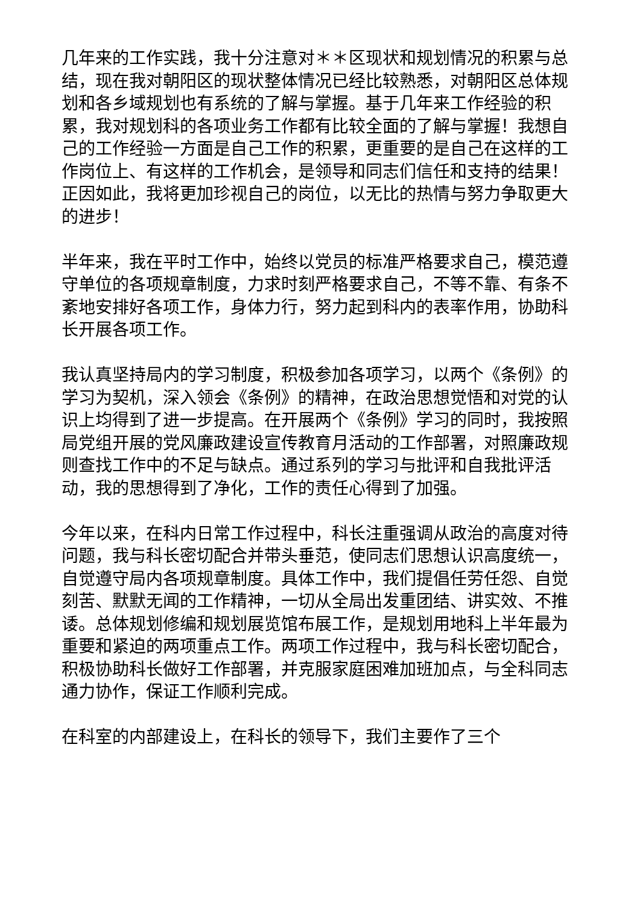几年来的工作实践，我十分注意对＊＊区现状和规划情况的积累与总结，现在我对朝阳区的现状整体情况已经比较熟悉，对朝阳区总体规划和各乡域规划也有系统的了解与掌握。基于几年来工作经验的积累，我对规划科的各项业务工作都有比较全面的了解与掌握！我想自己的工作经验一方面是自己工作的积累，更重要的是自己在这样的工作岗位上、有这样的工作机会，是领导和同志们信任和支持的结果！正因如此，我将更加珍视自己的岗位，以无比的热情与努力争取更大的进步！
半年来，我在平时工作中，始终以党员的标准严格要求自己，模范遵守单位的各项规章制度，力求时刻严格要求自己，不等不靠、有条不紊地安排好各项工作，身体力行，努力起到科内的表率作用，协助科长开展各项工作。
我认真坚持局内的学习制度，积极参加各项学习，以两个《条例》的学习为契机，深入领会《条例》的精神，在政治思想觉悟和对党的认识上均得到了进一步提高。在开展两个《条例》学习的同时，我按照局党组开展的党风廉政建设宣传教育月活动的工作部署，对照廉政规则查找工作中的不足与缺点。通过系列的学习与批评和自我批评活动，我的思想得到了净化，工作的责任心得到了加强。
今年以来，在科内日常工作过程中，科长注重强调从政治的高度对待问题，我与科长密切配合并带头垂范，使同志们思想认识高度统一，自觉遵守局内各项规章制度。具体工作中，我们提倡任劳任怨、自觉刻苦、默默无闻的工作精神，一切从全局出发重团结、讲实效、不推诿。总体规划修编和规划展览馆布展工作，是规划用地科上半年最为重要和紧迫的两项重点工作。两项工作过程中，我与科长密切配合，积极协助科长做好工作部署，并克服家庭困难加班加点，与全科同志通力协作，保证工作顺利完成。
在科室的内部建设上，在科长的领导下，我们主要作了三个